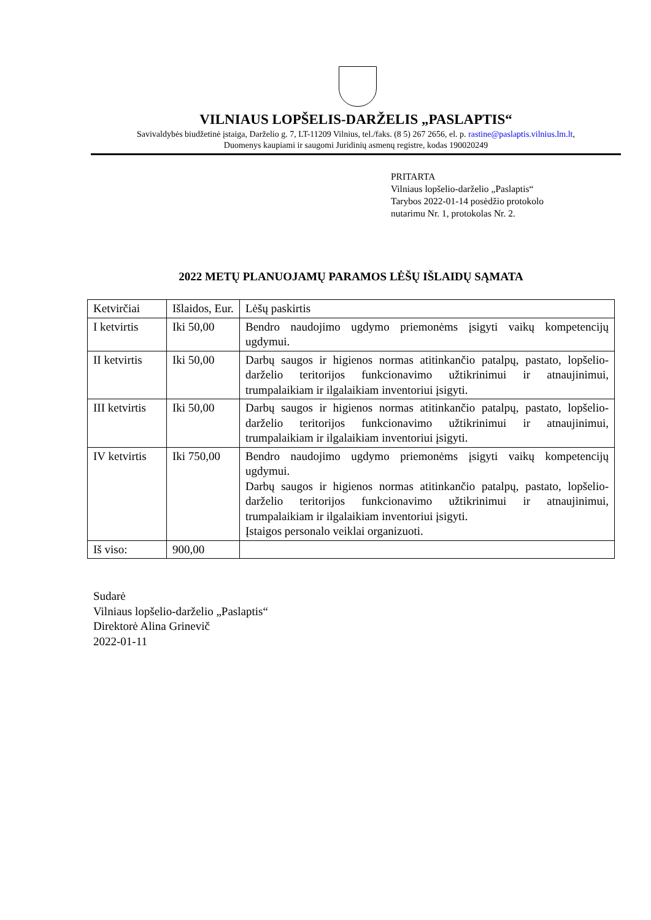VILNIAUS LOPŠELIS-DARŽELIS „PASLAPTIS“
Savivaldybės biudžetinė įstaiga, Darželio g. 7, LT-11209 Vilnius, tel./faks. (8 5) 267 2656, el. p. rastine@paslaptis.vilnius.lm.lt,
Duomenys kaupiami ir saugomi Juridinių asmenų registre, kodas 190020249
PRITARTA
Vilniaus lopšelio-darželio „Paslaptis“
Tarybos 2022-01-14 posėdžio protokolo
nutarimu Nr. 1, protokolas Nr. 2.
2022 METŲ PLANUOJAMŲ PARAMOS LĖŠŲ IŠLAIDŲ SĄMATA
| Ketvirčiai | Išlaidos, Eur. | Lėšų paskirtis |
| I ketvirtis | Iki 50,00 | Bendro naudojimo ugdymo priemonėms įsigyti vaikų kompetencijų ugdymui. |
| II ketvirtis | Iki 50,00 | Darbų saugos ir higienos normas atitinkančio patalpų, pastato, lopšelio-darželio teritorijos funkcionavimo užtikrinimui ir atnaujinimui, trumpalaikiam ir ilgalaikiam inventoriui įsigyti. |
| III ketvirtis | Iki 50,00 | Darbų saugos ir higienos normas atitinkančio patalpų, pastato, lopšelio-darželio teritorijos funkcionavimo užtikrinimui ir atnaujinimui, trumpalaikiam ir ilgalaikiam inventoriui įsigyti. |
| IV ketvirtis | Iki 750,00 | Bendro naudojimo ugdymo priemonėms įsigyti vaikų kompetencijų ugdymui. Darbų saugos ir higienos normas atitinkančio patalpų, pastato, lopšelio-darželio teritorijos funkcionavimo užtikrinimui ir atnaujinimui, trumpalaikiam ir ilgalaikiam inventoriui įsigyti. Įstaigos personalo veiklai organizuoti. |
| Iš viso: | 900,00 | |
Sudarė
Vilniaus lopšelio-darželio „Paslaptis“
Direktorė Alina Grinevič
2022-01-11